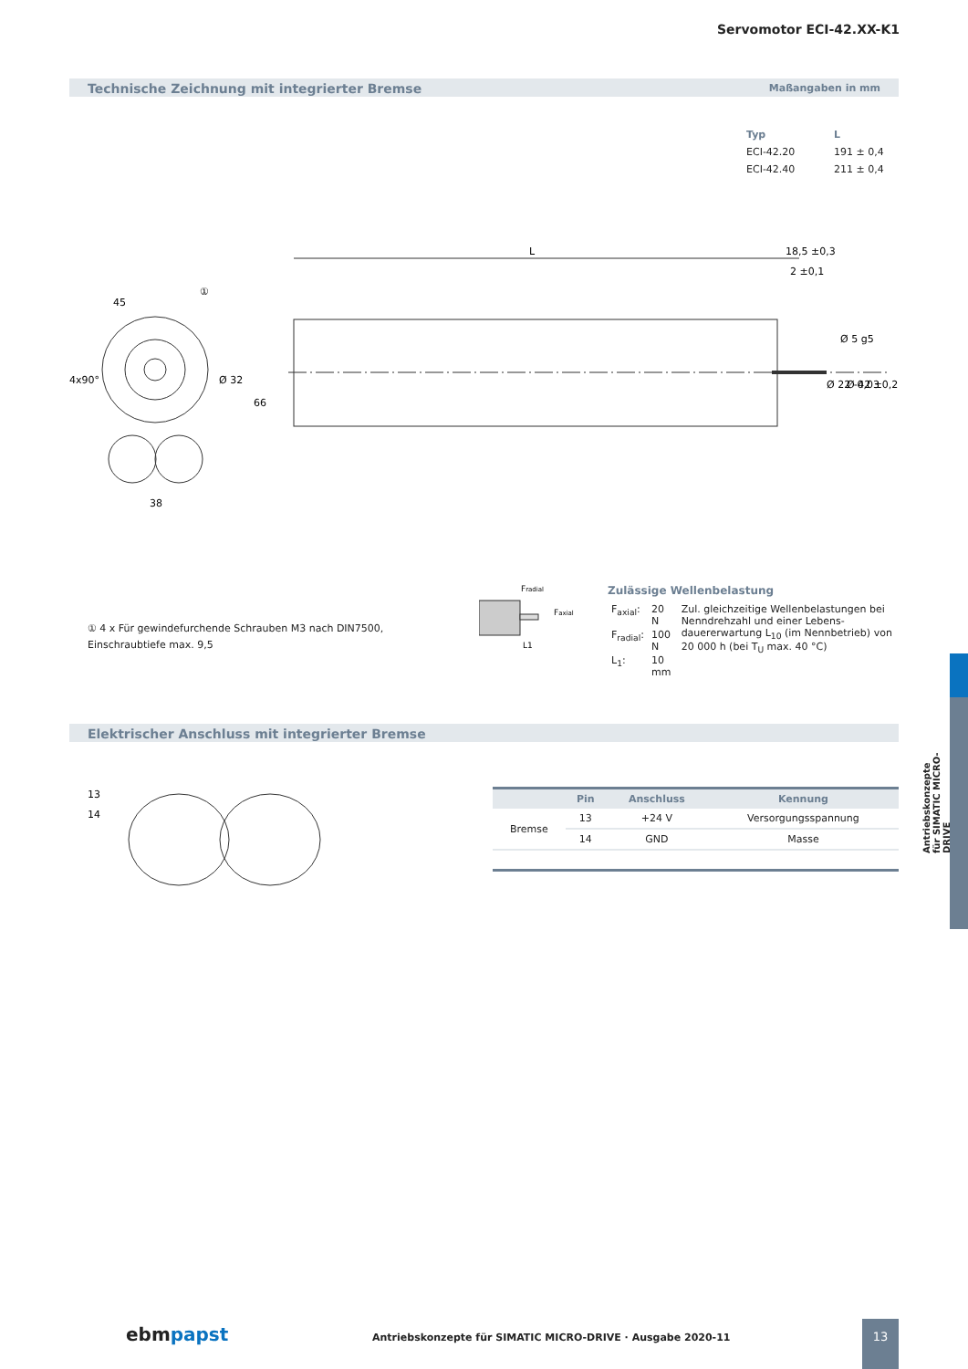Servomotor ECI-42.XX-K1
Technische Zeichnung mit integrierter Bremse Maßangaben in mm
| Typ | L |
| --- | --- |
| ECI-42.20 | 191 ± 0,4 |
| ECI-42.40 | 211 ± 0,4 |
L
18,5 ±0,3
2 ±0,1
66
38
Ø 32
4x90°
45
①
Ø 42 ±0,2
Ø 22 -0,03
Ø 5 g5
① 4 x Für gewindefurchende Schrauben M3 nach DIN7500,
Einschraubtiefe max. 9,5
Fradial
Faxial
L1
Zulässige Wellenbelastung
| F<sub>axial</sub>: | 20 N | Zul. gleichzeitige Wellenbelastungen bei Nenndrehzahl und einer Lebens-dauererwartung L<sub>10</sub> (im Nennbetrieb) von 20 000 h (bei T<sub>U</sub> max. 40 °C) |
| F<sub>radial</sub>: | 100 N | |
| L<sub>1</sub>: | 10 mm | |
Elektrischer Anschluss mit integrierter Bremse
13
14
| | Pin | Anschluss | Kennung |
| --- | --- | --- | --- |
| Bremse | 13 | +24 V | Versorgungsspannung |
| | 14 | GND | Masse |
Antriebskonzepte
für SIMATIC MICRO-DRIVE
ebmpapst Antriebskonzepte für SIMATIC MICRO-DRIVE · Ausgabe 2020-11 13